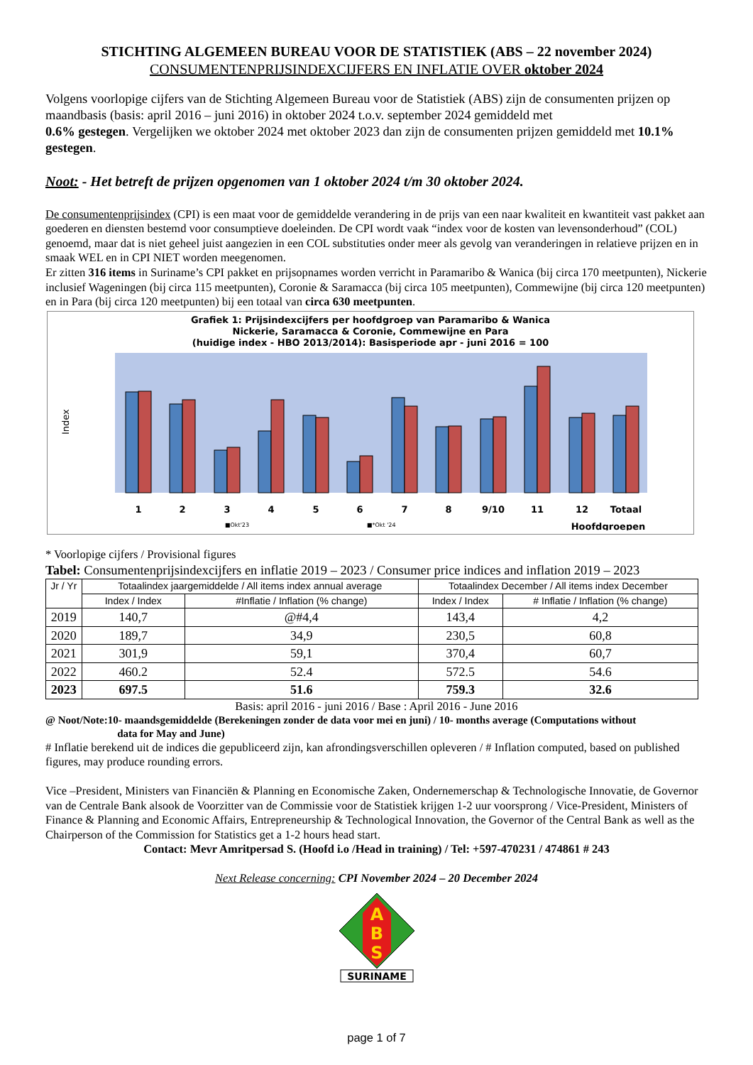STICHTING ALGEMEEN BUREAU VOOR DE STATISTIEK (ABS – 22 november 2024)
CONSUMENTENPRIJSINDEXCIJFERS EN INFLATIE OVER oktober 2024
Volgens voorlopige cijfers van de Stichting Algemeen Bureau voor de Statistiek (ABS) zijn de consumenten prijzen op maandbasis (basis: april 2016 – juni 2016) in oktober 2024 t.o.v. september 2024 gemiddeld met
0.6% gestegen. Vergelijken we oktober 2024 met oktober 2023 dan zijn de consumenten prijzen gemiddeld met 10.1% gestegen.
Noot: - Het betreft de prijzen opgenomen van 1 oktober 2024 t/m 30 oktober 2024.
De consumentenprijsindex (CPI) is een maat voor de gemiddelde verandering in de prijs van een naar kwaliteit en kwantiteit vast pakket aan goederen en diensten bestemd voor consumptieve doeleinden. De CPI wordt vaak “index voor de kosten van levensonderhoud” (COL) genoemd, maar dat is niet geheel juist aangezien in een COL substituties onder meer als gevolg van veranderingen in relatieve prijzen en in smaak WEL en in CPI NIET worden meegenomen.
Er zitten 316 items in Suriname’s CPI pakket en prijsopnames worden verricht in Paramaribo & Wanica (bij circa 170 meetpunten), Nickerie inclusief Wageningen (bij circa 115 meetpunten), Coronie & Saramacca (bij circa 105 meetpunten), Commewijne (bij circa 120 meetpunten) en in Para (bij circa 120 meetpunten) bij een totaal van circa 630 meetpunten.
Grafiek 1: Prijsindexcijfers per hoofdgroep van Paramaribo & Wanica
Nickerie, Saramacca & Coronie, Commewijne en Para
(huidige index - HBO 2013/2014): Basisperiode apr - juni 2016 = 100
Index
1
2
3
4
5
6
7
8
9/10
11
12
Totaal
■Okt'23
■*Okt '24
Hoofdgroepen
* Voorlopige cijfers / Provisional figures
Tabel: Consumentenprijsindexcijfers en inflatie 2019 – 2023 / Consumer price indices and inflation 2019 – 2023
| Jr / Yr | Totaalindex jaargemiddelde / All items index annual average | | Totaalindex December / All items index December | |
| --- | --- | --- | --- | --- |
| | Index / Index | #Inflatie / Inflation (% change) | Index / Index | # Inflatie / Inflation (% change) |
| 2019 | 140,7 | @#4,4 | 143,4 | 4,2 |
| 2020 | 189,7 | 34,9 | 230,5 | 60,8 |
| 2021 | 301,9 | 59,1 | 370,4 | 60,7 |
| 2022 | 460.2 | 52.4 | 572.5 | 54.6 |
| 2023 | 697.5 | 51.6 | 759.3 | 32.6 |
Basis: april 2016 - juni 2016 / Base : April 2016 - June 2016
@ Noot/Note:10- maandsgemiddelde (Berekeningen zonder de data voor mei en juni) / 10- months average (Computations without
data for May and June)
# Inflatie berekend uit de indices die gepubliceerd zijn, kan afrondingsverschillen opleveren / # Inflation computed, based on published figures, may produce rounding errors.
Vice –President, Ministers van Financiën & Planning en Economische Zaken, Ondernemerschap & Technologische Innovatie, de Governor van de Centrale Bank alsook de Voorzitter van de Commissie voor de Statistiek krijgen 1-2 uur voorsprong / Vice-President, Ministers of Finance & Planning and Economic Affairs, Entrepreneurship & Technological Innovation, the Governor of the Central Bank as well as the Chairperson of the Commission for Statistics get a 1-2 hours head start.
Contact: Mevr Amritpersad S. (Hoofd i.o /Head in training) / Tel: +597-470231 / 474861 # 243
Next Release concerning: CPI November 2024 – 20 December 2024
A
B
S
SURINAME
page 1 of 7